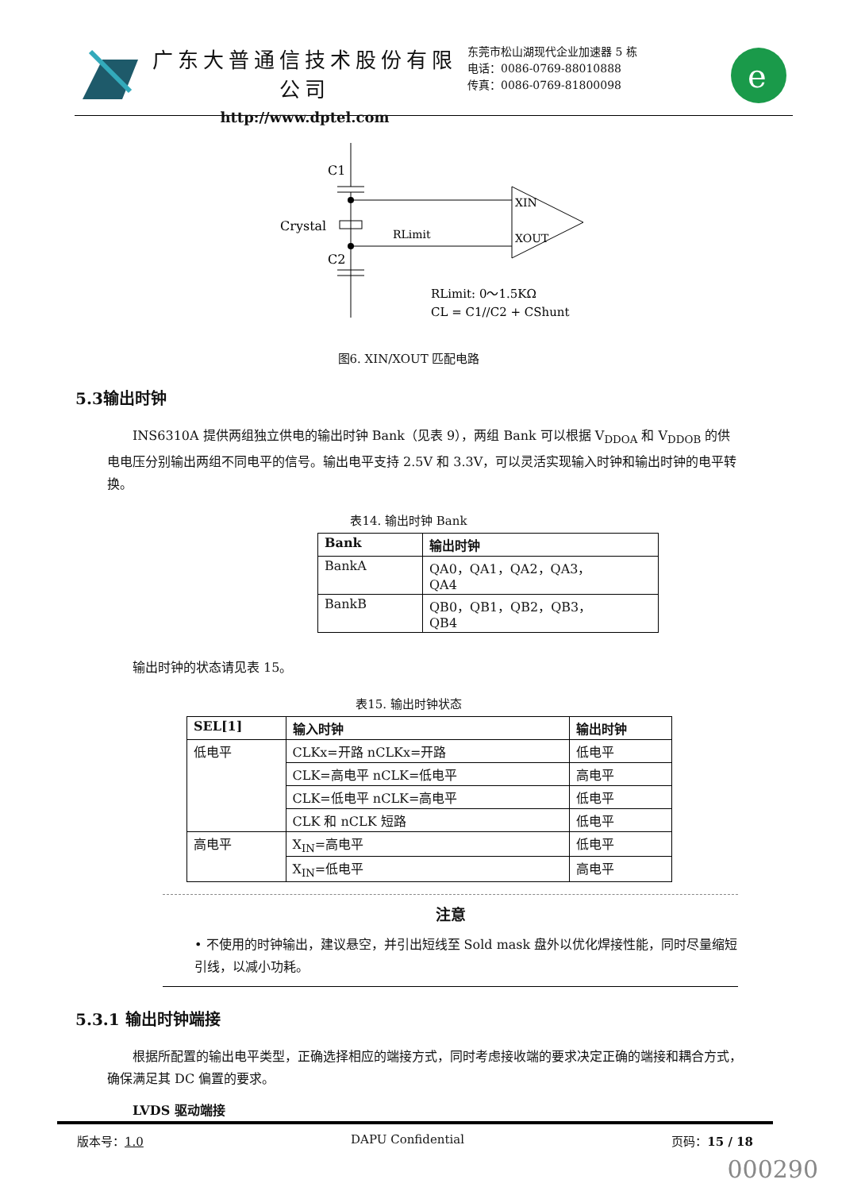广东大普通信技术股份有限公司
http://www.dptel.com
东莞市松山湖现代企业加速器 5 栋
电话：0086-0769-88010888
传真：0086-0769-81800098
e
C1
Crystal
RLimit
C2
XIN
XOUT
RLimit: 0～1.5KΩ
CL = C1//C2 + CShunt
图6. XIN/XOUT 匹配电路
5.3输出时钟
INS6310A 提供两组独立供电的输出时钟 Bank（见表 9），两组 Bank 可以根据 V<sub>DDOA</sub> 和 V<sub>DDOB</sub> 的供电电压分别输出两组不同电平的信号。输出电平支持 2.5V 和 3.3V，可以灵活实现输入时钟和输出时钟的电平转换。
表14. 输出时钟 Bank
| Bank | 输出时钟 |
| --- | --- |
| BankA | QA0，QA1，QA2，QA3， QA4 |
| BankB | QB0，QB1，QB2，QB3， QB4 |
输出时钟的状态请见表 15。
表15. 输出时钟状态
| SEL[1] | 输入时钟 | 输出时钟 |
| --- | --- | --- |
| 低电平 | CLKx=开路 nCLKx=开路 | 低电平 |
| | CLK=高电平 nCLK=低电平 | 高电平 |
| | CLK=低电平 nCLK=高电平 | 低电平 |
| | CLK 和 nCLK 短路 | 低电平 |
| 高电平 | X<sub>IN</sub>=高电平 | 低电平 |
| | X<sub>IN</sub>=低电平 | 高电平 |
注意
• 不使用的时钟输出，建议悬空，并引出短线至 Sold mask 盘外以优化焊接性能，同时尽量缩短引线，以减小功耗。
5.3.1 输出时钟端接
根据所配置的输出电平类型，正确选择相应的端接方式，同时考虑接收端的要求决定正确的端接和耦合方式，确保满足其 DC 偏置的要求。
LVDS 驱动端接
版本号：1.0 DAPU Confidential 页码：15 / 18
000290